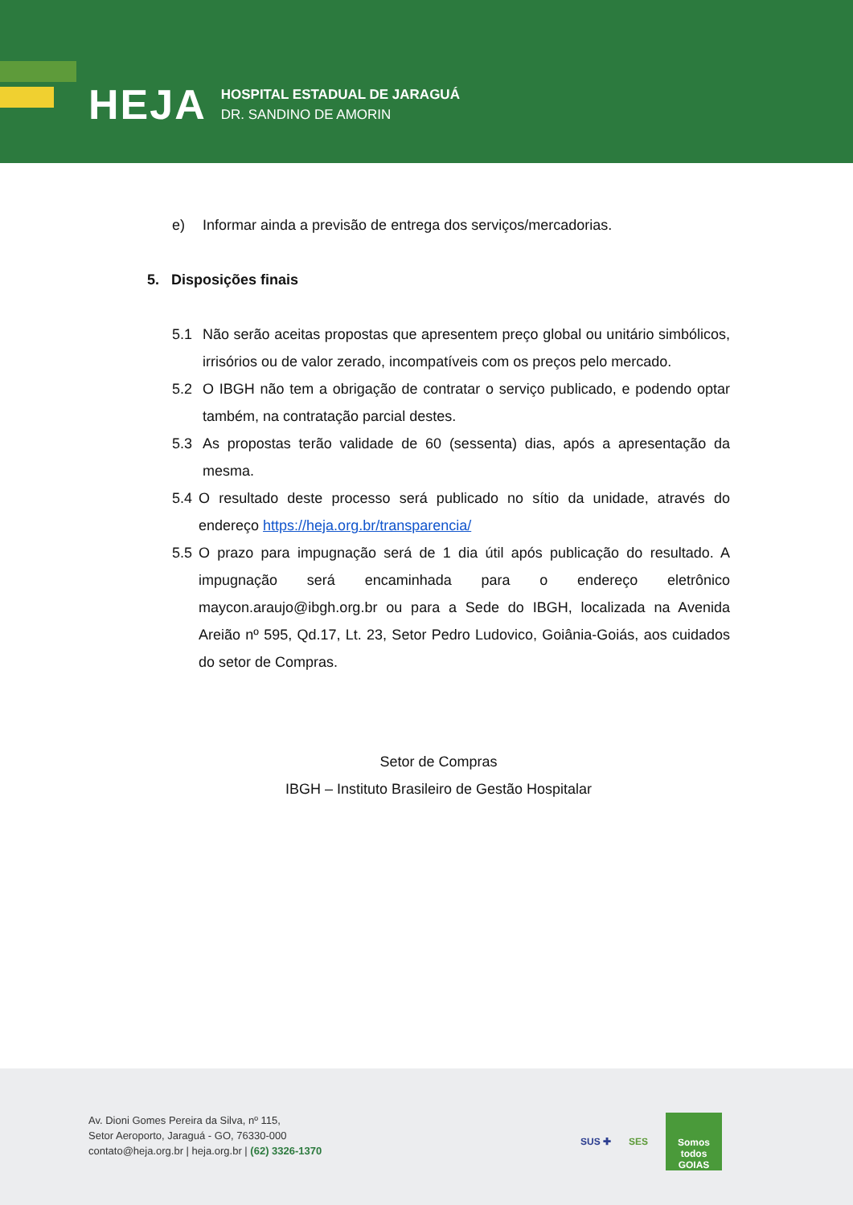HEJA HOSPITAL ESTADUAL DE JARAGUÁ
DR. SANDINO DE AMORIN
e) Informar ainda a previsão de entrega dos serviços/mercadorias.
5. Disposições finais
5.1 Não serão aceitas propostas que apresentem preço global ou unitário simbólicos, irrisórios ou de valor zerado, incompatíveis com os preços pelo mercado.
5.2 O IBGH não tem a obrigação de contratar o serviço publicado, e podendo optar também, na contratação parcial destes.
5.3 As propostas terão validade de 60 (sessenta) dias, após a apresentação da mesma.
5.4 O resultado deste processo será publicado no sítio da unidade, através do endereço https://heja.org.br/transparencia/
5.5 O prazo para impugnação será de 1 dia útil após publicação do resultado. A impugnação será encaminhada para o endereço eletrônico maycon.araujo@ibgh.org.br ou para a Sede do IBGH, localizada na Avenida Areião nº 595, Qd.17, Lt. 23, Setor Pedro Ludovico, Goiânia-Goiás, aos cuidados do setor de Compras.
Setor de Compras
IBGH – Instituto Brasileiro de Gestão Hospitalar
Av. Dioni Gomes Pereira da Silva, nº 115,
Setor Aeroporto, Jaraguá - GO, 76330-000
contato@heja.org.br | heja.org.br | (62) 3326-1370
SUS ✚ SES
Somos todos GOIAS